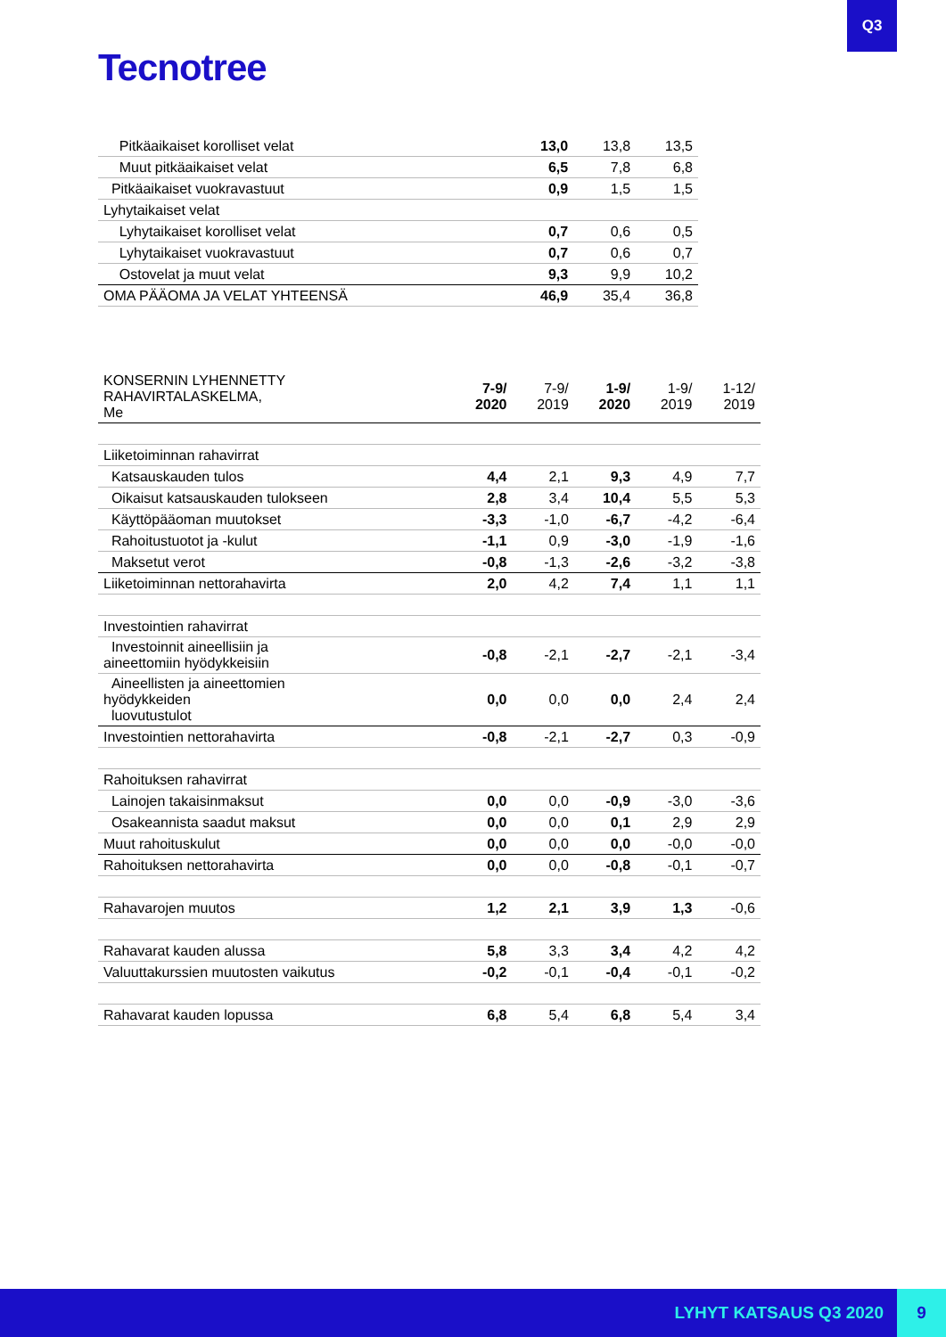Q3
Tecnotree
| Pitkäaikaiset korolliset velat | 13,0 | 13,8 | 13,5 |
| Muut pitkäaikaiset velat | 6,5 | 7,8 | 6,8 |
| Pitkäaikaiset vuokravastuut | 0,9 | 1,5 | 1,5 |
| Lyhytaikaiset velat | | | |
| Lyhytaikaiset korolliset velat | 0,7 | 0,6 | 0,5 |
| Lyhytaikaiset vuokravastuut | 0,7 | 0,6 | 0,7 |
| Ostovelat ja muut velat | 9,3 | 9,9 | 10,2 |
| OMA PÄÄOMA JA VELAT YHTEENSÄ | 46,9 | 35,4 | 36,8 |
| KONSERNIN LYHENNETTY RAHAVIRTALASKELMA, Me | 7-9/ 2020 | 7-9/ 2019 | 1-9/ 2020 | 1-9/ 2019 | 1-12/ 2019 |
| Liiketoiminnan rahavirrat | | | | | |
| Katsauskauden tulos | 4,4 | 2,1 | 9,3 | 4,9 | 7,7 |
| Oikaisut katsauskauden tulokseen | 2,8 | 3,4 | 10,4 | 5,5 | 5,3 |
| Käyttöpääoman muutokset | -3,3 | -1,0 | -6,7 | -4,2 | -6,4 |
| Rahoitustuotot ja -kulut | -1,1 | 0,9 | -3,0 | -1,9 | -1,6 |
| Maksetut verot | -0,8 | -1,3 | -2,6 | -3,2 | -3,8 |
| Liiketoiminnan nettorahavirta | 2,0 | 4,2 | 7,4 | 1,1 | 1,1 |
| Investointien rahavirrat | | | | | |
| Investoinnit aineellisiin ja aineettomiin hyödykkeisiin | -0,8 | -2,1 | -2,7 | -2,1 | -3,4 |
| Aineellisten ja aineettomien hyödykkeiden luovutustulot | 0,0 | 0,0 | 0,0 | 2,4 | 2,4 |
| Investointien nettorahavirta | -0,8 | -2,1 | -2,7 | 0,3 | -0,9 |
| Rahoituksen rahavirrat | | | | | |
| Lainojen takaisinmaksut | 0,0 | 0,0 | -0,9 | -3,0 | -3,6 |
| Osakeannista saadut maksut | 0,0 | 0,0 | 0,1 | 2,9 | 2,9 |
| Muut rahoituskulut | 0,0 | 0,0 | 0,0 | -0,0 | -0,0 |
| Rahoituksen nettorahavirta | 0,0 | 0,0 | -0,8 | -0,1 | -0,7 |
| Rahavarojen muutos | 1,2 | 2,1 | 3,9 | 1,3 | -0,6 |
| Rahavarat kauden alussa | 5,8 | 3,3 | 3,4 | 4,2 | 4,2 |
| Valuuttakurssien muutosten vaikutus | -0,2 | -0,1 | -0,4 | -0,1 | -0,2 |
| Rahavarat kauden lopussa | 6,8 | 5,4 | 6,8 | 5,4 | 3,4 |
LYHYT KATSAUS Q3 2020
9